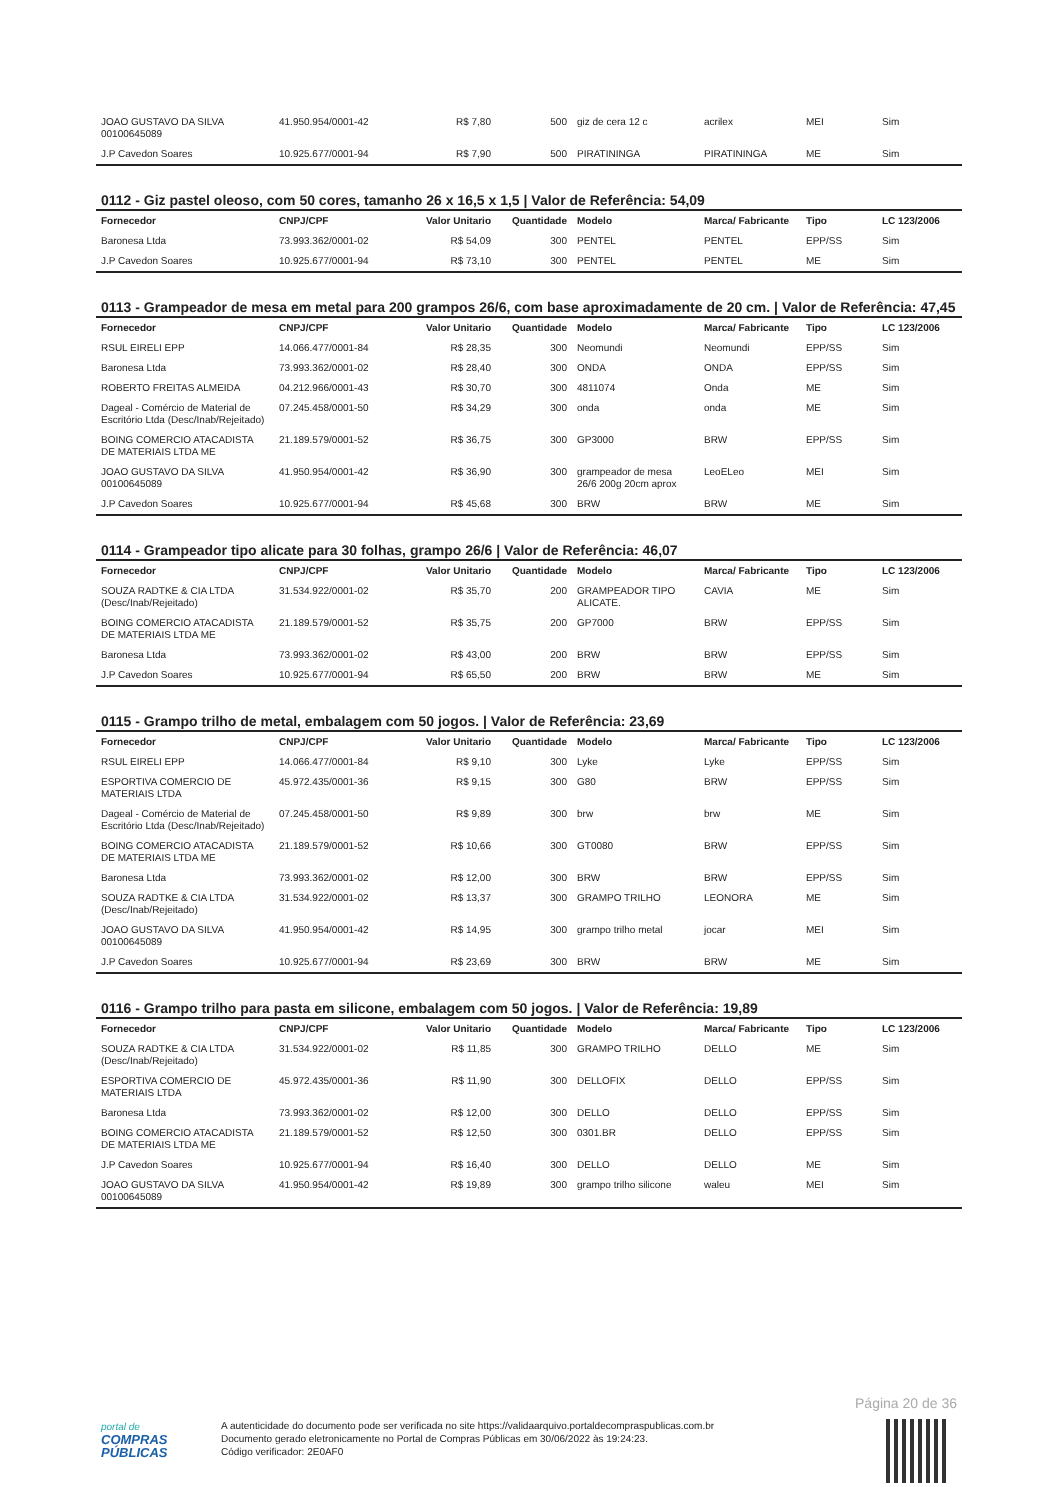| JOAO GUSTAVO DA SILVA 00100645089 | 41.950.954/0001-42 | R$ 7,80 | 500 | giz de cera 12 c | acrilex | MEI | Sim |
| J.P Cavedon Soares | 10.925.677/0001-94 | R$ 7,90 | 500 | PIRATININGA | PIRATININGA | ME | Sim |
0112 - Giz pastel oleoso, com 50 cores, tamanho 26 x 16,5 x 1,5 | Valor de Referência: 54,09
| Fornecedor | CNPJ/CPF | Valor Unitario | Quantidade | Modelo | Marca/ Fabricante | Tipo | LC 123/2006 |
| --- | --- | --- | --- | --- | --- | --- | --- |
| Baronesa Ltda | 73.993.362/0001-02 | R$ 54,09 | 300 | PENTEL | PENTEL | EPP/SS | Sim |
| J.P Cavedon Soares | 10.925.677/0001-94 | R$ 73,10 | 300 | PENTEL | PENTEL | ME | Sim |
0113 - Grampeador de mesa em metal para 200 grampos 26/6, com base aproximadamente de 20 cm. | Valor de Referência: 47,45
| Fornecedor | CNPJ/CPF | Valor Unitario | Quantidade | Modelo | Marca/ Fabricante | Tipo | LC 123/2006 |
| --- | --- | --- | --- | --- | --- | --- | --- |
| RSUL EIRELI EPP | 14.066.477/0001-84 | R$ 28,35 | 300 | Neomundi | Neomundi | EPP/SS | Sim |
| Baronesa Ltda | 73.993.362/0001-02 | R$ 28,40 | 300 | ONDA | ONDA | EPP/SS | Sim |
| ROBERTO FREITAS ALMEIDA | 04.212.966/0001-43 | R$ 30,70 | 300 | 4811074 | Onda | ME | Sim |
| Dageal - Comércio de Material de Escritório Ltda (Desc/Inab/Rejeitado) | 07.245.458/0001-50 | R$ 34,29 | 300 | onda | onda | ME | Sim |
| BOING COMERCIO ATACADISTA DE MATERIAIS LTDA ME | 21.189.579/0001-52 | R$ 36,75 | 300 | GP3000 | BRW | EPP/SS | Sim |
| JOAO GUSTAVO DA SILVA 00100645089 | 41.950.954/0001-42 | R$ 36,90 | 300 | grampeador de mesa 26/6 200g 20cm aprox | LeoELeo | MEI | Sim |
| J.P Cavedon Soares | 10.925.677/0001-94 | R$ 45,68 | 300 | BRW | BRW | ME | Sim |
0114 - Grampeador tipo alicate para 30 folhas, grampo 26/6 | Valor de Referência: 46,07
| Fornecedor | CNPJ/CPF | Valor Unitario | Quantidade | Modelo | Marca/ Fabricante | Tipo | LC 123/2006 |
| --- | --- | --- | --- | --- | --- | --- | --- |
| SOUZA RADTKE & CIA LTDA (Desc/Inab/Rejeitado) | 31.534.922/0001-02 | R$ 35,70 | 200 | GRAMPEADOR TIPO ALICATE. | CAVIA | ME | Sim |
| BOING COMERCIO ATACADISTA DE MATERIAIS LTDA ME | 21.189.579/0001-52 | R$ 35,75 | 200 | GP7000 | BRW | EPP/SS | Sim |
| Baronesa Ltda | 73.993.362/0001-02 | R$ 43,00 | 200 | BRW | BRW | EPP/SS | Sim |
| J.P Cavedon Soares | 10.925.677/0001-94 | R$ 65,50 | 200 | BRW | BRW | ME | Sim |
0115 - Grampo trilho de metal, embalagem com 50 jogos. | Valor de Referência: 23,69
| Fornecedor | CNPJ/CPF | Valor Unitario | Quantidade | Modelo | Marca/ Fabricante | Tipo | LC 123/2006 |
| --- | --- | --- | --- | --- | --- | --- | --- |
| RSUL EIRELI EPP | 14.066.477/0001-84 | R$ 9,10 | 300 | Lyke | Lyke | EPP/SS | Sim |
| ESPORTIVA COMERCIO DE MATERIAIS LTDA | 45.972.435/0001-36 | R$ 9,15 | 300 | G80 | BRW | EPP/SS | Sim |
| Dageal - Comércio de Material de Escritório Ltda (Desc/Inab/Rejeitado) | 07.245.458/0001-50 | R$ 9,89 | 300 | brw | brw | ME | Sim |
| BOING COMERCIO ATACADISTA DE MATERIAIS LTDA ME | 21.189.579/0001-52 | R$ 10,66 | 300 | GT0080 | BRW | EPP/SS | Sim |
| Baronesa Ltda | 73.993.362/0001-02 | R$ 12,00 | 300 | BRW | BRW | EPP/SS | Sim |
| SOUZA RADTKE & CIA LTDA (Desc/Inab/Rejeitado) | 31.534.922/0001-02 | R$ 13,37 | 300 | GRAMPO TRILHO | LEONORA | ME | Sim |
| JOAO GUSTAVO DA SILVA 00100645089 | 41.950.954/0001-42 | R$ 14,95 | 300 | grampo trilho metal | jocar | MEI | Sim |
| J.P Cavedon Soares | 10.925.677/0001-94 | R$ 23,69 | 300 | BRW | BRW | ME | Sim |
0116 - Grampo trilho para pasta em silicone, embalagem com 50 jogos. | Valor de Referência: 19,89
| Fornecedor | CNPJ/CPF | Valor Unitario | Quantidade | Modelo | Marca/ Fabricante | Tipo | LC 123/2006 |
| --- | --- | --- | --- | --- | --- | --- | --- |
| SOUZA RADTKE & CIA LTDA (Desc/Inab/Rejeitado) | 31.534.922/0001-02 | R$ 11,85 | 300 | GRAMPO TRILHO | DELLO | ME | Sim |
| ESPORTIVA COMERCIO DE MATERIAIS LTDA | 45.972.435/0001-36 | R$ 11,90 | 300 | DELLOFIX | DELLO | EPP/SS | Sim |
| Baronesa Ltda | 73.993.362/0001-02 | R$ 12,00 | 300 | DELLO | DELLO | EPP/SS | Sim |
| BOING COMERCIO ATACADISTA DE MATERIAIS LTDA ME | 21.189.579/0001-52 | R$ 12,50 | 300 | 0301.BR | DELLO | EPP/SS | Sim |
| J.P Cavedon Soares | 10.925.677/0001-94 | R$ 16,40 | 300 | DELLO | DELLO | ME | Sim |
| JOAO GUSTAVO DA SILVA 00100645089 | 41.950.954/0001-42 | R$ 19,89 | 300 | grampo trilho silicone | waleu | MEI | Sim |
Página 20 de 36
portal de
COMPRAS
PÚBLICAS
A autenticidade do documento pode ser verificada no site https://validaarquivo.portaldecompraspublicas.com.br
Documento gerado eletronicamente no Portal de Compras Públicas em 30/06/2022 às 19:24:23.
Código verificador: 2E0AF0